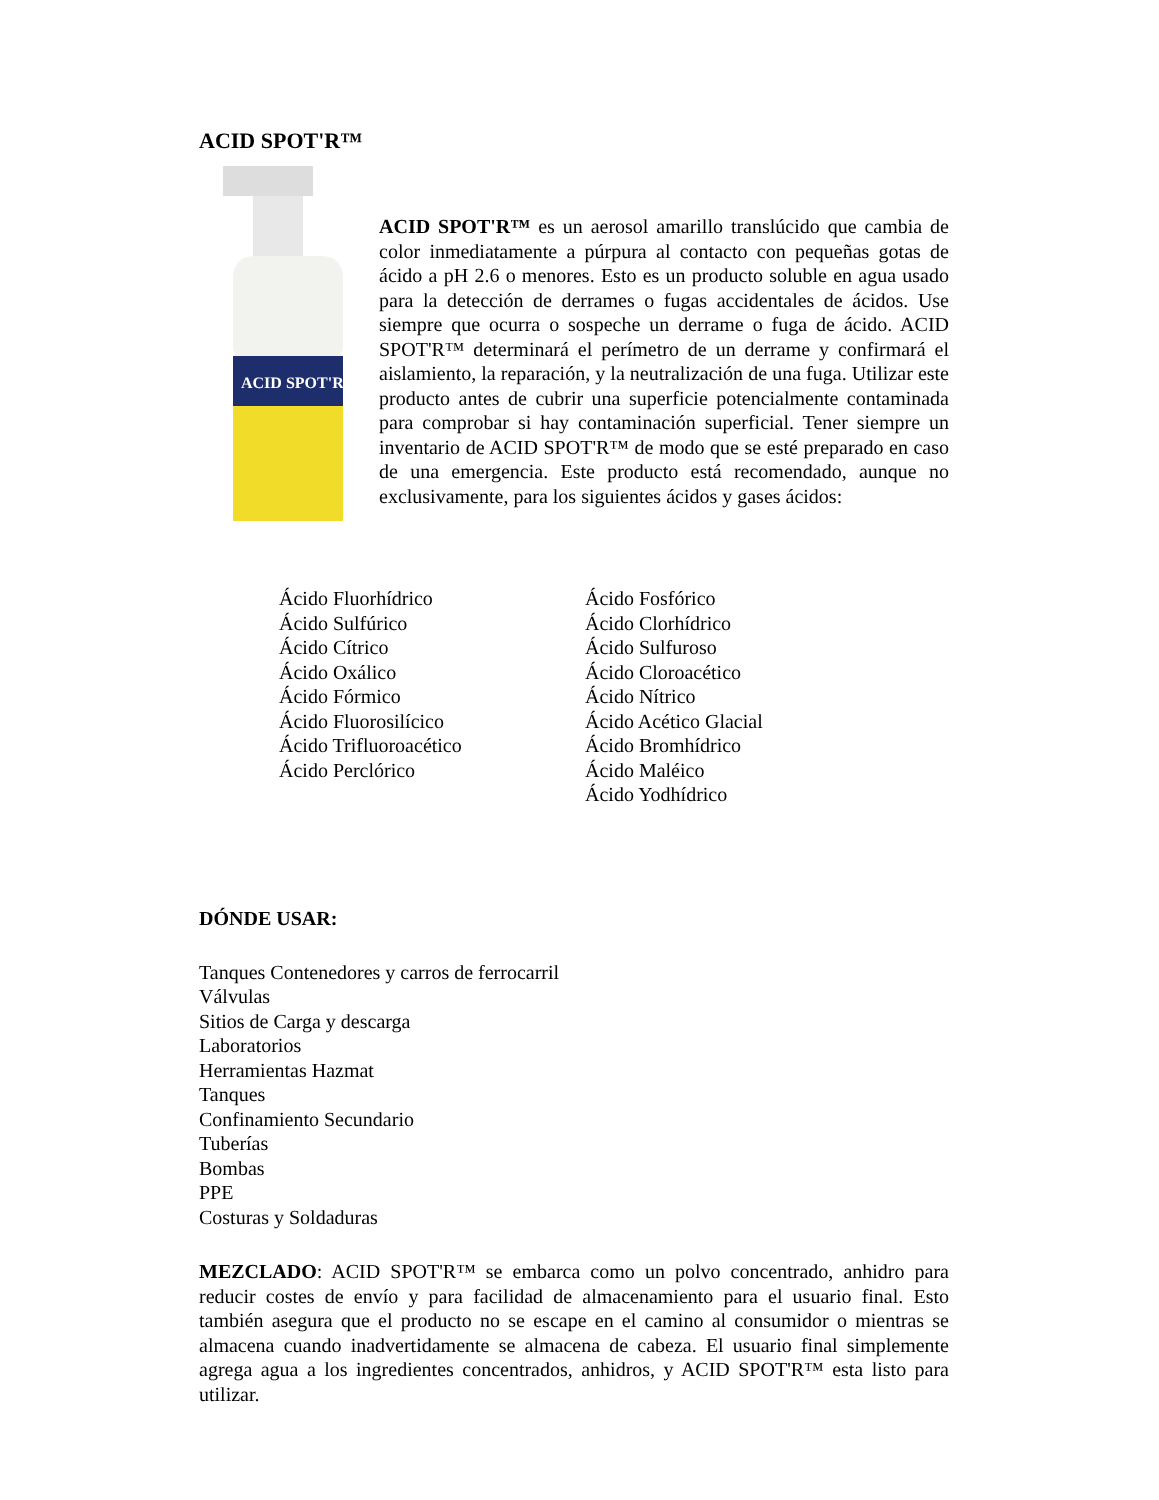ACID SPOT'R™
ACID SPOT'R
ACID SPOT'R™ es un aerosol amarillo translúcido que cambia de color inmediatamente a púrpura al contacto con pequeñas gotas de ácido a pH 2.6 o menores. Esto es un producto soluble en agua usado para la detección de derrames o fugas accidentales de ácidos. Use siempre que ocurra o sospeche un derrame o fuga de ácido. ACID SPOT'R™ determinará el perímetro de un derrame y confirmará el aislamiento, la reparación, y la neutralización de una fuga. Utilizar este producto antes de cubrir una superficie potencialmente contaminada para comprobar si hay contaminación superficial. Tener siempre un inventario de ACID SPOT'R™ de modo que se esté preparado en caso de una emergencia. Este producto está recomendado, aunque no exclusivamente, para los siguientes ácidos y gases ácidos:
Ácido Fluorhídrico
Ácido Sulfúrico
Ácido Cítrico
Ácido Oxálico
Ácido Fórmico
Ácido Fluorosilícico
Ácido Trifluoroacético
Ácido Perclórico
Ácido Fosfórico
Ácido Clorhídrico
Ácido Sulfuroso
Ácido Cloroacético
Ácido Nítrico
Ácido Acético Glacial
Ácido Bromhídrico
Ácido Maléico
Ácido Yodhídrico
DÓNDE USAR:
Tanques Contenedores y carros de ferrocarril
Válvulas
Sitios de Carga y descarga
Laboratorios
Herramientas Hazmat
Tanques
Confinamiento Secundario
Tuberías
Bombas
PPE
Costuras y Soldaduras
MEZCLADO: ACID SPOT'R™ se embarca como un polvo concentrado, anhidro para reducir costes de envío y para facilidad de almacenamiento para el usuario final. Esto también asegura que el producto no se escape en el camino al consumidor o mientras se almacena cuando inadvertidamente se almacena de cabeza. El usuario final simplemente agrega agua a los ingredientes concentrados, anhidros, y ACID SPOT'R™ esta listo para utilizar.